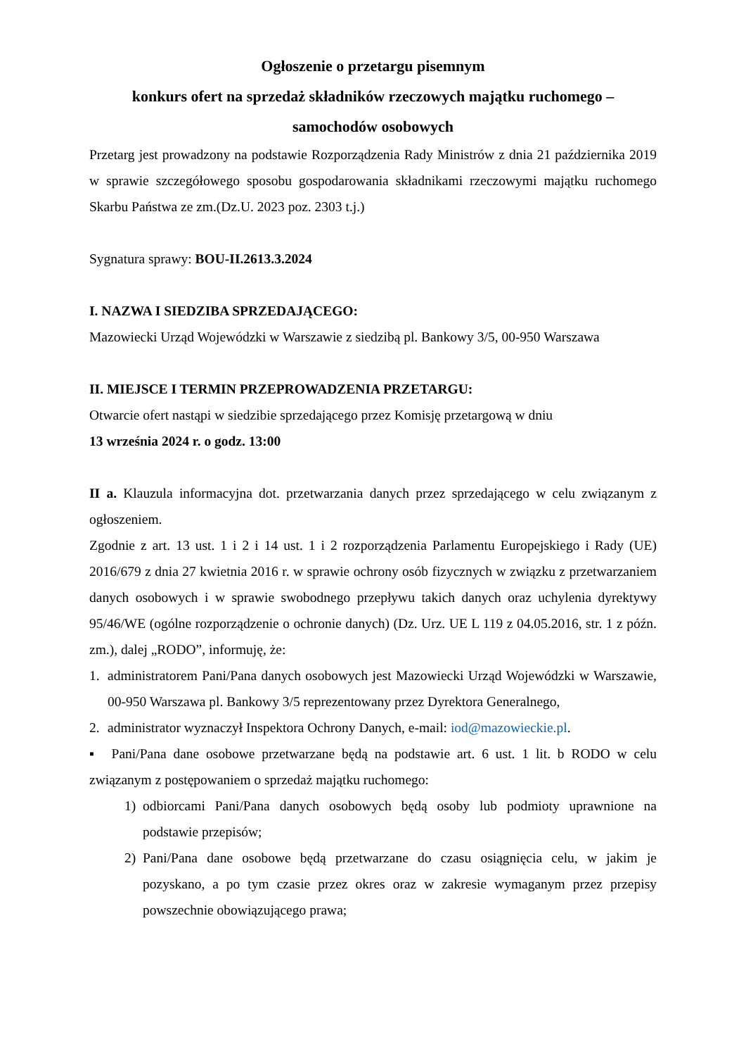Ogłoszenie o przetargu pisemnym
konkurs ofert na sprzedaż składników rzeczowych majątku ruchomego –
samochodów osobowych
Przetarg jest prowadzony na podstawie Rozporządzenia Rady Ministrów z dnia 21 października 2019 w sprawie szczegółowego sposobu gospodarowania składnikami rzeczowymi majątku ruchomego Skarbu Państwa ze zm.(Dz.U. 2023 poz. 2303 t.j.)
Sygnatura sprawy: BOU-II.2613.3.2024
I. NAZWA I SIEDZIBA SPRZEDAJĄCEGO:
Mazowiecki Urząd Wojewódzki w Warszawie z siedzibą pl. Bankowy 3/5, 00-950 Warszawa
II. MIEJSCE I TERMIN PRZEPROWADZENIA PRZETARGU:
Otwarcie ofert nastąpi w siedzibie sprzedającego przez Komisję przetargową w dniu
13 września 2024 r. o godz. 13:00
II a. Klauzula informacyjna dot. przetwarzania danych przez sprzedającego w celu związanym z ogłoszeniem.
Zgodnie z art. 13 ust. 1 i 2 i 14 ust. 1 i 2 rozporządzenia Parlamentu Europejskiego i Rady (UE) 2016/679 z dnia 27 kwietnia 2016 r. w sprawie ochrony osób fizycznych w związku z przetwarzaniem danych osobowych i w sprawie swobodnego przepływu takich danych oraz uchylenia dyrektywy 95/46/WE (ogólne rozporządzenie o ochronie danych) (Dz. Urz. UE L 119 z 04.05.2016, str. 1 z późn. zm.), dalej „RODO”, informuję, że:
1. administratorem Pani/Pana danych osobowych jest Mazowiecki Urząd Wojewódzki w Warszawie, 00-950 Warszawa pl. Bankowy 3/5 reprezentowany przez Dyrektora Generalnego,
2. administrator wyznaczył Inspektora Ochrony Danych, e-mail: iod@mazowieckie.pl.
▪ Pani/Pana dane osobowe przetwarzane będą na podstawie art. 6 ust. 1 lit. b RODO w celu związanym z postępowaniem o sprzedaż majątku ruchomego:
1) odbiorcami Pani/Pana danych osobowych będą osoby lub podmioty uprawnione na podstawie przepisów;
2) Pani/Pana dane osobowe będą przetwarzane do czasu osiągnięcia celu, w jakim je pozyskano, a po tym czasie przez okres oraz w zakresie wymaganym przez przepisy powszechnie obowiązującego prawa;